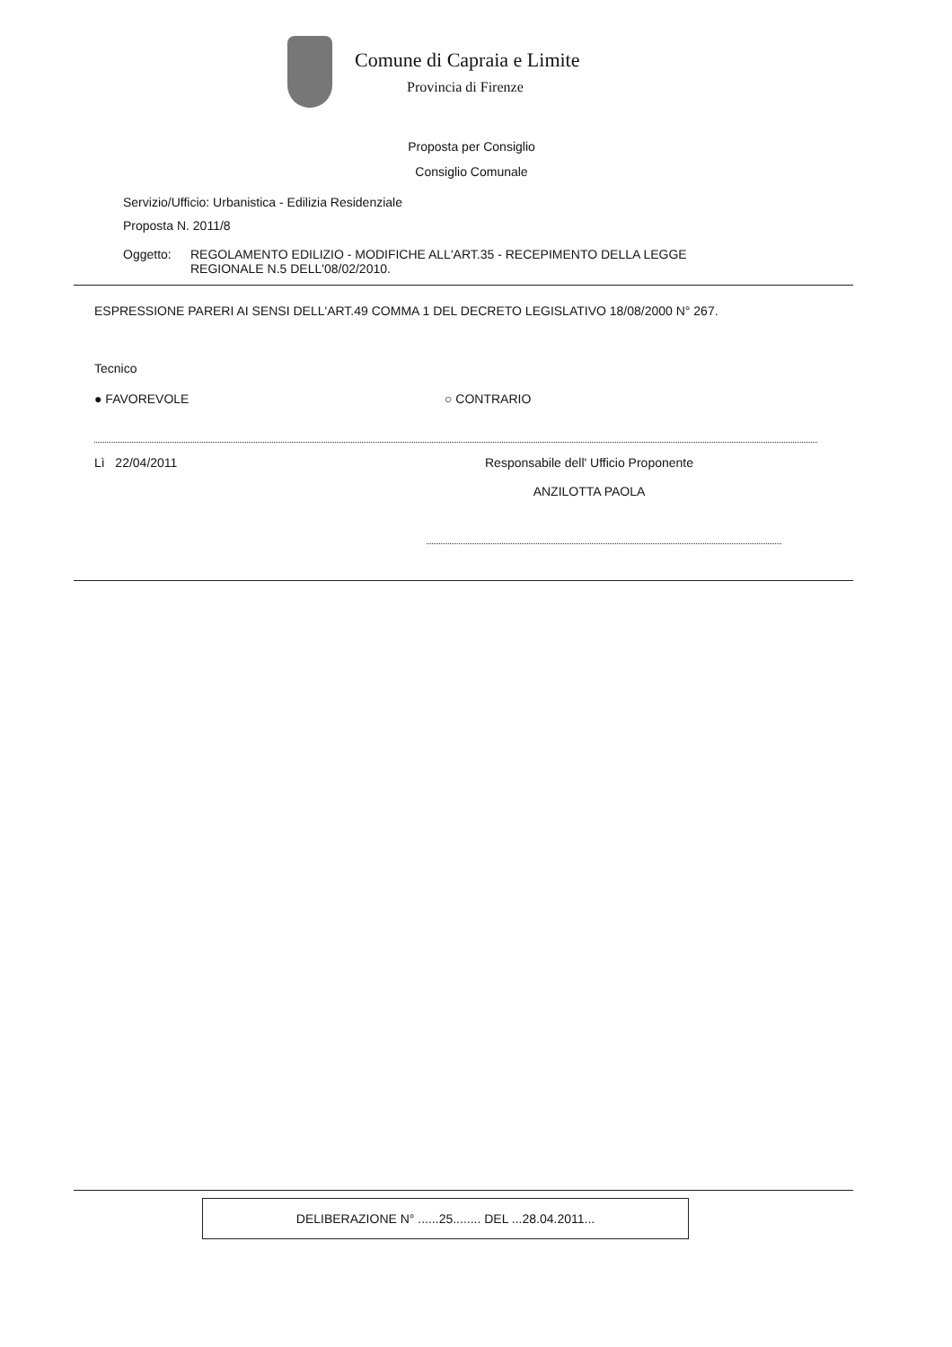Comune di Capraia e Limite
Provincia di Firenze
Proposta per Consiglio
Consiglio Comunale
Servizio/Ufficio: Urbanistica - Edilizia Residenziale
Proposta N. 2011/8
Oggetto: REGOLAMENTO EDILIZIO - MODIFICHE ALL'ART.35 - RECEPIMENTO DELLA LEGGE
REGIONALE N.5 DELL'08/02/2010.
ESPRESSIONE PARERI AI SENSI DELL'ART.49 COMMA 1 DEL DECRETO LEGISLATIVO 18/08/2000 N° 267.
Tecnico
● FAVOREVOLE ○ CONTRARIO
Lì 22/04/2011 Responsabile dell' Ufficio Proponente
ANZILOTTA PAOLA
DELIBERAZIONE N° ......25........ DEL ...28.04.2011...